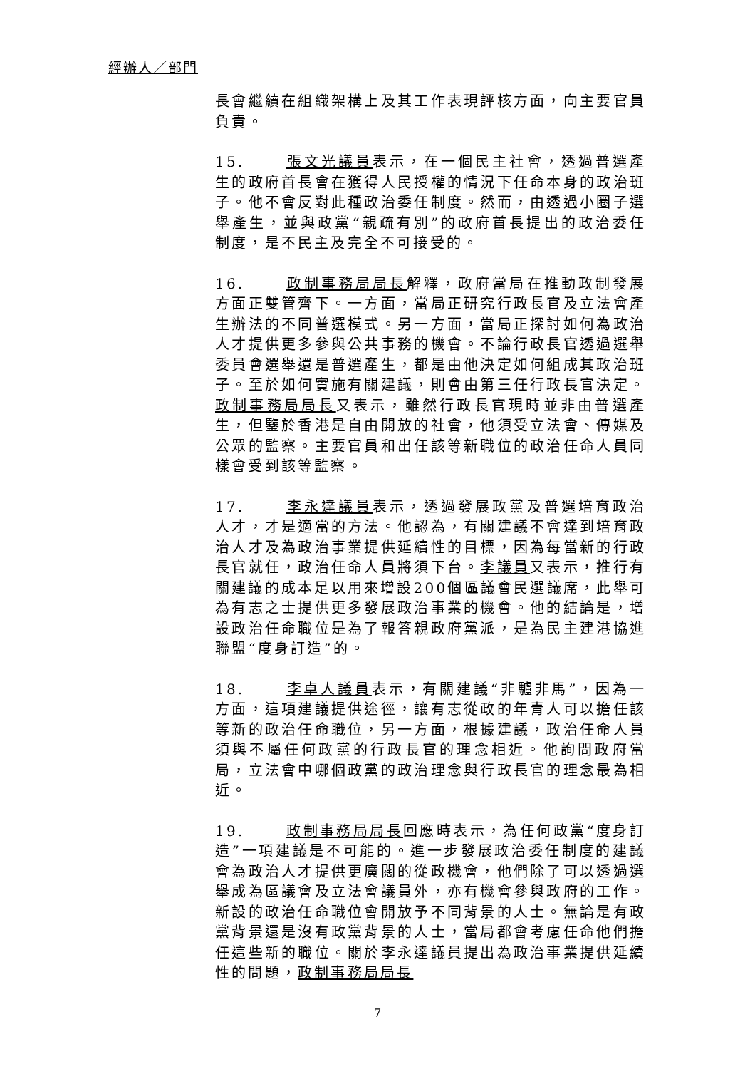經辦人／部門
長會繼續在組織架構上及其工作表現評核方面，向主要官員負責。
15. 張文光議員表示，在一個民主社會，透過普選產生的政府首長會在獲得人民授權的情況下任命本身的政治班子。他不會反對此種政治委任制度。然而，由透過小圈子選舉產生，並與政黨“親疏有別”的政府首長提出的政治委任制度，是不民主及完全不可接受的。
16. 政制事務局局長解釋，政府當局在推動政制發展方面正雙管齊下。一方面，當局正研究行政長官及立法會產生辦法的不同普選模式。另一方面，當局正探討如何為政治人才提供更多參與公共事務的機會。不論行政長官透過選舉委員會選舉還是普選產生，都是由他決定如何組成其政治班子。至於如何實施有關建議，則會由第三任行政長官決定。政制事務局局長又表示，雖然行政長官現時並非由普選產生，但鑒於香港是自由開放的社會，他須受立法會、傳媒及公眾的監察。主要官員和出任該等新職位的政治任命人員同樣會受到該等監察。
17. 李永達議員表示，透過發展政黨及普選培育政治人才，才是適當的方法。他認為，有關建議不會達到培育政治人才及為政治事業提供延續性的目標，因為每當新的行政長官就任，政治任命人員將須下台。李議員又表示，推行有關建議的成本足以用來增設200個區議會民選議席，此舉可為有志之士提供更多發展政治事業的機會。他的結論是，增設政治任命職位是為了報答親政府黨派，是為民主建港協進聯盟“度身訂造”的。
18. 李卓人議員表示，有關建議“非驢非馬”，因為一方面，這項建議提供途徑，讓有志從政的年青人可以擔任該等新的政治任命職位，另一方面，根據建議，政治任命人員須與不屬任何政黨的行政長官的理念相近。他詢問政府當局，立法會中哪個政黨的政治理念與行政長官的理念最為相近。
19. 政制事務局局長回應時表示，為任何政黨“度身訂造”一項建議是不可能的。進一步發展政治委任制度的建議會為政治人才提供更廣闊的從政機會，他們除了可以透過選舉成為區議會及立法會議員外，亦有機會參與政府的工作。新設的政治任命職位會開放予不同背景的人士。無論是有政黨背景還是沒有政黨背景的人士，當局都會考慮任命他們擔任這些新的職位。關於李永達議員提出為政治事業提供延續性的問題，政制事務局局長
7